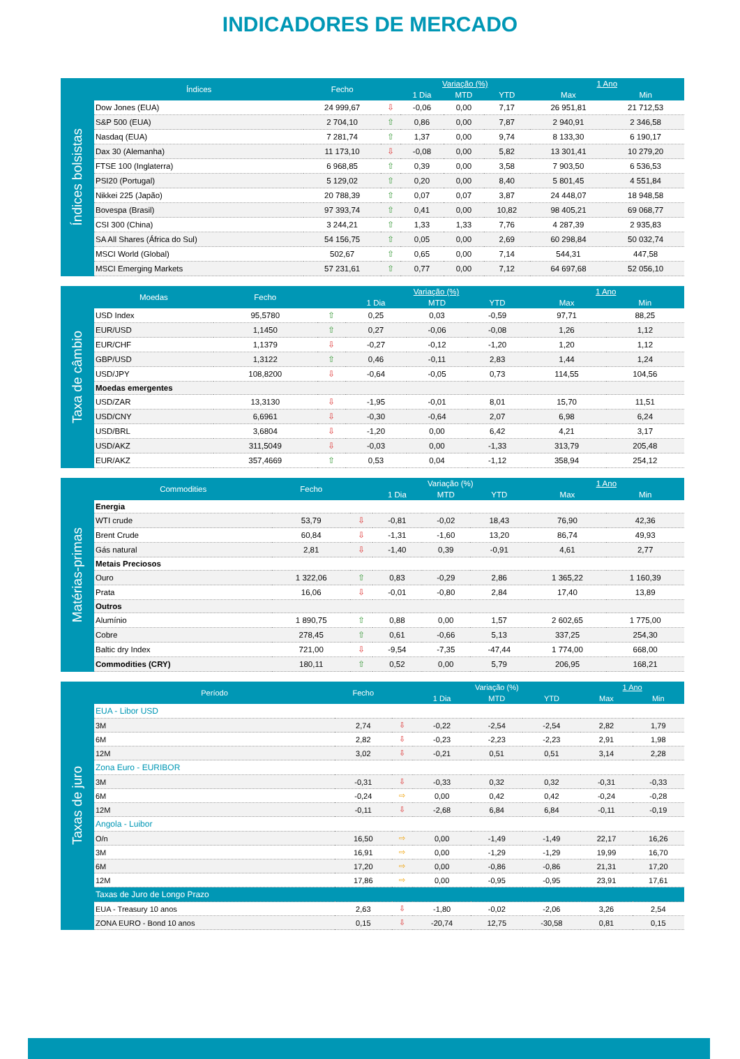INDICADORES DE MERCADO
Índices bolsistas
| Índices | Fecho | | Variação (%) | | | 1 Ano | |
| --- | --- | --- | --- | --- | --- | --- | --- |
| | | | 1 Dia | MTD | YTD | Max | Min |
| Dow Jones (EUA) | 24 999,67 | ⇩ | -0,06 | 0,00 | 7,17 | 26 951,81 | 21 712,53 |
| S&P 500 (EUA) | 2 704,10 | ⇧ | 0,86 | 0,00 | 7,87 | 2 940,91 | 2 346,58 |
| Nasdaq (EUA) | 7 281,74 | ⇧ | 1,37 | 0,00 | 9,74 | 8 133,30 | 6 190,17 |
| Dax 30 (Alemanha) | 11 173,10 | ⇩ | -0,08 | 0,00 | 5,82 | 13 301,41 | 10 279,20 |
| FTSE 100 (Inglaterra) | 6 968,85 | ⇧ | 0,39 | 0,00 | 3,58 | 7 903,50 | 6 536,53 |
| PSI20 (Portugal) | 5 129,02 | ⇧ | 0,20 | 0,00 | 8,40 | 5 801,45 | 4 551,84 |
| Nikkei 225 (Japão) | 20 788,39 | ⇧ | 0,07 | 0,07 | 3,87 | 24 448,07 | 18 948,58 |
| Bovespa (Brasil) | 97 393,74 | ⇧ | 0,41 | 0,00 | 10,82 | 98 405,21 | 69 068,77 |
| CSI 300 (China) | 3 244,21 | ⇧ | 1,33 | 1,33 | 7,76 | 4 287,39 | 2 935,83 |
| SA All Shares (África do Sul) | 54 156,75 | ⇧ | 0,05 | 0,00 | 2,69 | 60 298,84 | 50 032,74 |
| MSCI World (Global) | 502,67 | ⇧ | 0,65 | 0,00 | 7,14 | 544,31 | 447,58 |
| MSCI Emerging Markets | 57 231,61 | ⇧ | 0,77 | 0,00 | 7,12 | 64 697,68 | 52 056,10 |
Taxa de câmbio
| Moedas | Fecho | | Variação (%) | | | 1 Ano | |
| --- | --- | --- | --- | --- | --- | --- | --- |
| | | | 1 Dia | MTD | YTD | Max | Min |
| USD Index | 95,5780 | ⇧ | 0,25 | 0,03 | -0,59 | 97,71 | 88,25 |
| EUR/USD | 1,1450 | ⇧ | 0,27 | -0,06 | -0,08 | 1,26 | 1,12 |
| EUR/CHF | 1,1379 | ⇩ | -0,27 | -0,12 | -1,20 | 1,20 | 1,12 |
| GBP/USD | 1,3122 | ⇧ | 0,46 | -0,11 | 2,83 | 1,44 | 1,24 |
| USD/JPY | 108,8200 | ⇩ | -0,64 | -0,05 | 0,73 | 114,55 | 104,56 |
| Moedas emergentes | | | | | | | |
| USD/ZAR | 13,3130 | ⇩ | -1,95 | -0,01 | 8,01 | 15,70 | 11,51 |
| USD/CNY | 6,6961 | ⇩ | -0,30 | -0,64 | 2,07 | 6,98 | 6,24 |
| USD/BRL | 3,6804 | ⇩ | -1,20 | 0,00 | 6,42 | 4,21 | 3,17 |
| USD/AKZ | 311,5049 | ⇩ | -0,03 | 0,00 | -1,33 | 313,79 | 205,48 |
| EUR/AKZ | 357,4669 | ⇧ | 0,53 | 0,04 | -1,12 | 358,94 | 254,12 |
Matérias-primas
| Commodities | Fecho | | Variação (%) | | | 1 Ano | |
| --- | --- | --- | --- | --- | --- | --- | --- |
| | | | 1 Dia | MTD | YTD | Max | Min |
| Energia | | | | | | | |
| WTI crude | 53,79 | ⇩ | -0,81 | -0,02 | 18,43 | 76,90 | 42,36 |
| Brent Crude | 60,84 | ⇩ | -1,31 | -1,60 | 13,20 | 86,74 | 49,93 |
| Gás natural | 2,81 | ⇩ | -1,40 | 0,39 | -0,91 | 4,61 | 2,77 |
| Metais Preciosos | | | | | | | |
| Ouro | 1 322,06 | ⇧ | 0,83 | -0,29 | 2,86 | 1 365,22 | 1 160,39 |
| Prata | 16,06 | ⇩ | -0,01 | -0,80 | 2,84 | 17,40 | 13,89 |
| Outros | | | | | | | |
| Alumínio | 1 890,75 | ⇧ | 0,88 | 0,00 | 1,57 | 2 602,65 | 1 775,00 |
| Cobre | 278,45 | ⇧ | 0,61 | -0,66 | 5,13 | 337,25 | 254,30 |
| Baltic dry Index | 721,00 | ⇩ | -9,54 | -7,35 | -47,44 | 1 774,00 | 668,00 |
| Commodities (CRY) | 180,11 | ⇧ | 0,52 | 0,00 | 5,79 | 206,95 | 168,21 |
Taxas de juro
| Período | Fecho | | Variação (%) | | | 1 Ano | |
| --- | --- | --- | --- | --- | --- | --- | --- |
| | | | 1 Dia | MTD | YTD | Max | Min |
| EUA - Libor USD | | | | | | | |
| 3M | 2,74 | ⇩ | -0,22 | -2,54 | -2,54 | 2,82 | 1,79 |
| 6M | 2,82 | ⇩ | -0,23 | -2,23 | -2,23 | 2,91 | 1,98 |
| 12M | 3,02 | ⇩ | -0,21 | 0,51 | 0,51 | 3,14 | 2,28 |
| Zona Euro - EURIBOR | | | | | | | |
| 3M | -0,31 | ⇩ | -0,33 | 0,32 | 0,32 | -0,31 | -0,33 |
| 6M | -0,24 | ⇨ | 0,00 | 0,42 | 0,42 | -0,24 | -0,28 |
| 12M | -0,11 | ⇩ | -2,68 | 6,84 | 6,84 | -0,11 | -0,19 |
| Angola - Luibor | | | | | | | |
| O/n | 16,50 | ⇨ | 0,00 | -1,49 | -1,49 | 22,17 | 16,26 |
| 3M | 16,91 | ⇨ | 0,00 | -1,29 | -1,29 | 19,99 | 16,70 |
| 6M | 17,20 | ⇨ | 0,00 | -0,86 | -0,86 | 21,31 | 17,20 |
| 12M | 17,86 | ⇨ | 0,00 | -0,95 | -0,95 | 23,91 | 17,61 |
| Taxas de Juro de Longo Prazo | | | | | | | |
| EUA - Treasury 10 anos | 2,63 | ⇩ | -1,80 | -0,02 | -2,06 | 3,26 | 2,54 |
| ZONA EURO - Bond 10 anos | 0,15 | ⇩ | -20,74 | 12,75 | -30,58 | 0,81 | 0,15 |